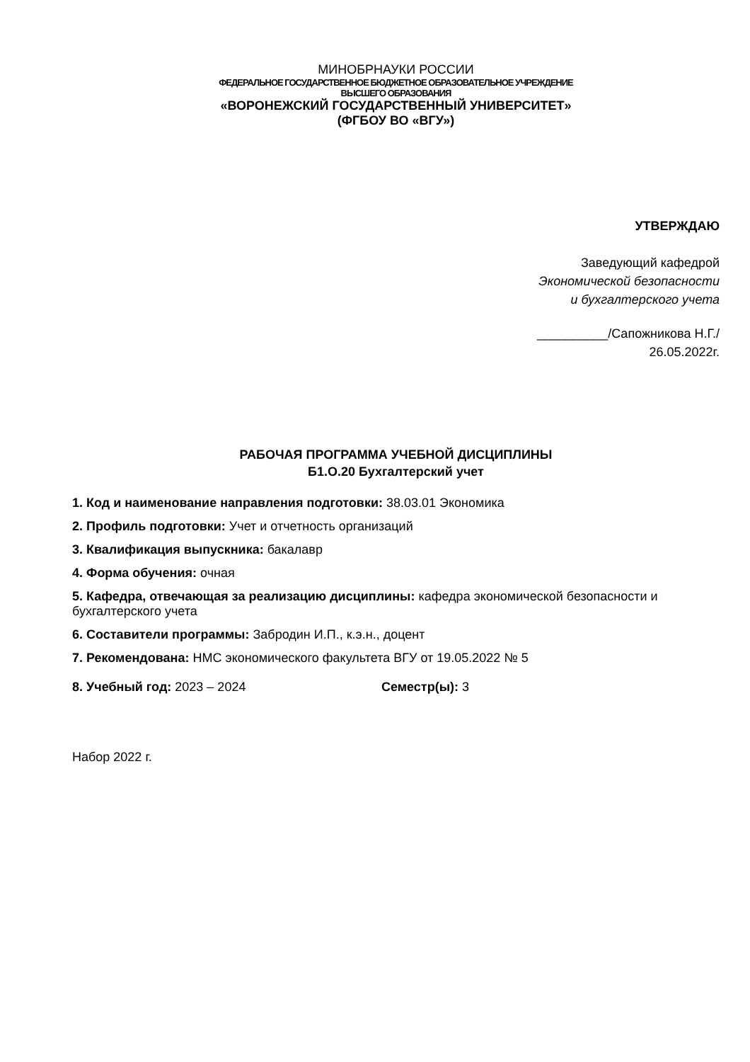МИНОБРНАУКИ РОССИИ
ФЕДЕРАЛЬНОЕ ГОСУДАРСТВЕННОЕ БЮДЖЕТНОЕ ОБРАЗОВАТЕЛЬНОЕ УЧРЕЖДЕНИЕ
ВЫСШЕГО ОБРАЗОВАНИЯ
«ВОРОНЕЖСКИЙ ГОСУДАРСТВЕННЫЙ УНИВЕРСИТЕТ»
(ФГБОУ ВО «ВГУ»)
УТВЕРЖДАЮ
Заведующий кафедрой
Экономической безопасности
и бухгалтерского учета
__________/Сапожникова Н.Г./
26.05.2022г.
РАБОЧАЯ ПРОГРАММА УЧЕБНОЙ ДИСЦИПЛИНЫ
Б1.О.20 Бухгалтерский учет
1. Код и наименование направления подготовки: 38.03.01 Экономика
2. Профиль подготовки: Учет и отчетность организаций
3. Квалификация выпускника: бакалавр
4. Форма обучения: очная
5. Кафедра, отвечающая за реализацию дисциплины: кафедра экономической безопасности и бухгалтерского учета
6. Составители программы: Забродин И.П., к.э.н., доцент
7. Рекомендована: НМС экономического факультета ВГУ от 19.05.2022 № 5
8. Учебный год: 2023 – 2024 Семестр(ы): 3
Набор 2022 г.